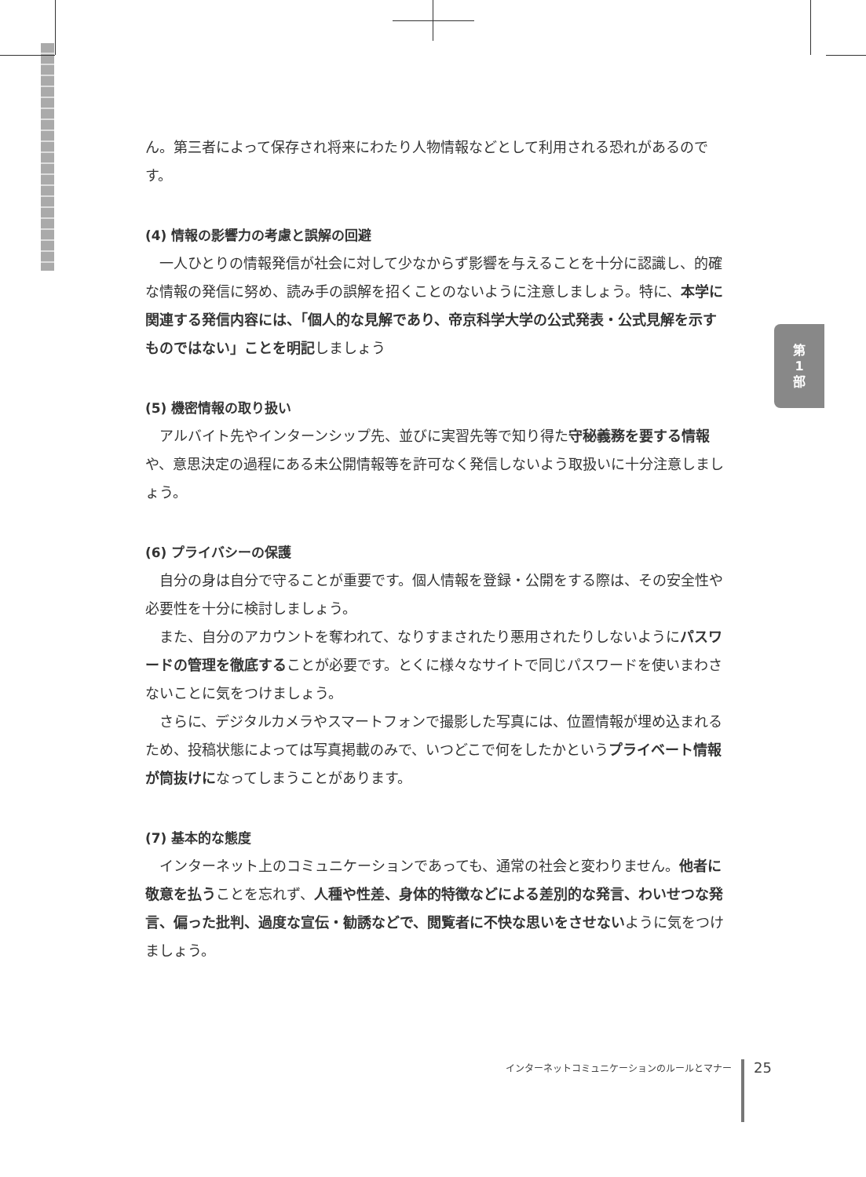ん。第三者によって保存され将来にわたり人物情報などとして利用される恐れがあるのです。
(4) 情報の影響力の考慮と誤解の回避
一人ひとりの情報発信が社会に対して少なからず影響を与えることを十分に認識し、的確な情報の発信に努め、読み手の誤解を招くことのないように注意しましょう。特に、本学に関連する発信内容には、「個人的な見解であり、帝京科学大学の公式発表・公式見解を示すものではない」ことを明記しましょう
(5) 機密情報の取り扱い
アルバイト先やインターンシップ先、並びに実習先等で知り得た守秘義務を要する情報や、意思決定の過程にある未公開情報等を許可なく発信しないよう取扱いに十分注意しましょう。
(6) プライバシーの保護
自分の身は自分で守ることが重要です。個人情報を登録・公開をする際は、その安全性や必要性を十分に検討しましょう。
また、自分のアカウントを奪われて、なりすまされたり悪用されたりしないようにパスワードの管理を徹底することが必要です。とくに様々なサイトで同じパスワードを使いまわさないことに気をつけましょう。
さらに、デジタルカメラやスマートフォンで撮影した写真には、位置情報が埋め込まれるため、投稿状態によっては写真掲載のみで、いつどこで何をしたかというプライベート情報が筒抜けになってしまうことがあります。
(7) 基本的な態度
インターネット上のコミュニケーションであっても、通常の社会と変わりません。他者に敬意を払うことを忘れず、人種や性差、身体的特徴などによる差別的な発言、わいせつな発言、偏った批判、過度な宣伝・勧誘などで、閲覧者に不快な思いをさせないように気をつけましょう。
第
1
部
インターネットコミュニケーションのルールとマナー 25